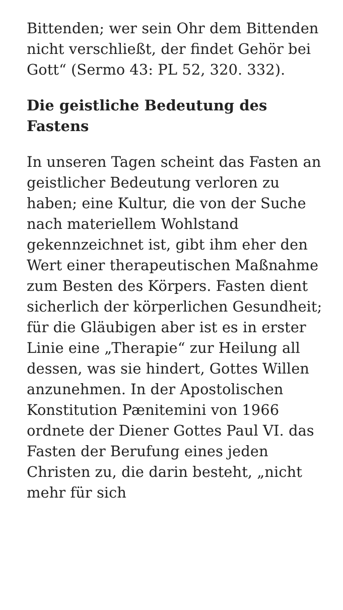Bittenden; wer sein Ohr dem Bittenden nicht verschließt, der findet Gehör bei Gott“ (Sermo 43: PL 52, 320. 332).
Die geistliche Bedeutung des Fastens
In unseren Tagen scheint das Fasten an geistlicher Bedeutung verloren zu haben; eine Kultur, die von der Suche nach materiellem Wohlstand gekennzeichnet ist, gibt ihm eher den Wert einer therapeutischen Maßnahme zum Besten des Körpers. Fasten dient sicherlich der körperlichen Gesundheit; für die Gläubigen aber ist es in erster Linie eine „Therapie“ zur Heilung all dessen, was sie hindert, Gottes Willen anzunehmen. In der Apostolischen Konstitution Pænitemini von 1966 ordnete der Diener Gottes Paul VI. das Fasten der Berufung eines jeden Christen zu, die darin besteht, „nicht mehr für sich